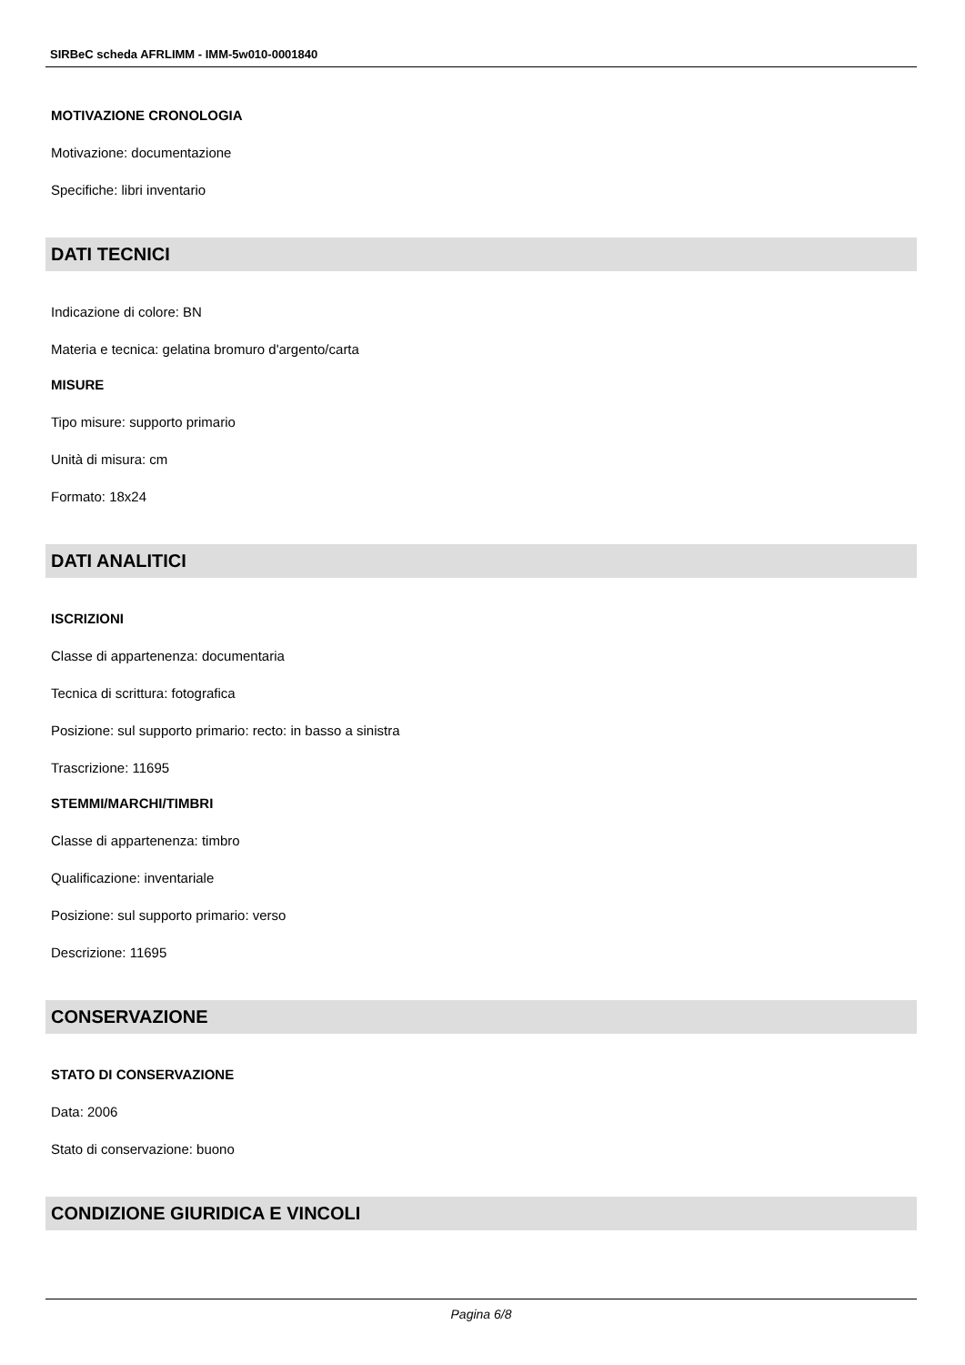SIRBeC scheda AFRLIMM - IMM-5w010-0001840
MOTIVAZIONE CRONOLOGIA
Motivazione: documentazione
Specifiche: libri inventario
DATI TECNICI
Indicazione di colore: BN
Materia e tecnica: gelatina bromuro d'argento/carta
MISURE
Tipo misure: supporto primario
Unità di misura: cm
Formato: 18x24
DATI ANALITICI
ISCRIZIONI
Classe di appartenenza: documentaria
Tecnica di scrittura: fotografica
Posizione: sul supporto primario: recto: in basso a sinistra
Trascrizione: 11695
STEMMI/MARCHI/TIMBRI
Classe di appartenenza: timbro
Qualificazione: inventariale
Posizione: sul supporto primario: verso
Descrizione: 11695
CONSERVAZIONE
STATO DI CONSERVAZIONE
Data: 2006
Stato di conservazione: buono
CONDIZIONE GIURIDICA E VINCOLI
Pagina 6/8